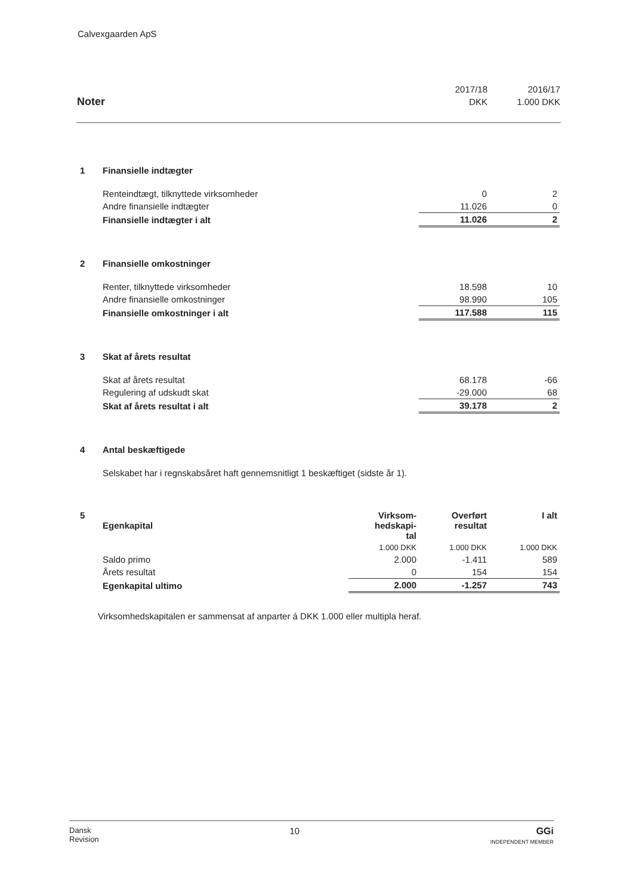Calvexgaarden ApS
| | 2017/18 | 2016/17 |
| Noter | DKK | 1.000 DKK |
| 1 | Finansielle indtægter | | |
| | Renteindtægt, tilknyttede virksomheder | 0 | 2 |
| | Andre finansielle indtægter | 11.026 | 0 |
| | Finansielle indtægter i alt | 11.026 | 2 |
| 2 | Finansielle omkostninger | | |
| | Renter, tilknyttede virksomheder | 18.598 | 10 |
| | Andre finansielle omkostninger | 98.990 | 105 |
| | Finansielle omkostninger i alt | 117.588 | 115 |
| 3 | Skat af årets resultat | | |
| | Skat af årets resultat | 68.178 | -66 |
| | Regulering af udskudt skat | -29.000 | 68 |
| | Skat af årets resultat i alt | 39.178 | 2 |
| 4 | Antal beskæftigede |
| | Selskabet har i regnskabsåret haft gennemsnitligt 1 beskæftiget (sidste år 1). |
| 5 | Egenkapital | Virksom- hedskapi- tal | Overført resultat | I alt |
| | | 1.000 DKK | 1.000 DKK | 1.000 DKK |
| | Saldo primo | 2.000 | -1.411 | 589 |
| | Årets resultat | 0 | 154 | 154 |
| | Egenkapital ultimo | 2.000 | -1.257 | 743 |
Virksomhedskapitalen er sammensat af anparter á DKK 1.000 eller multipla heraf.
Dansk
Revision 10 GGi
INDEPENDENT MEMBER